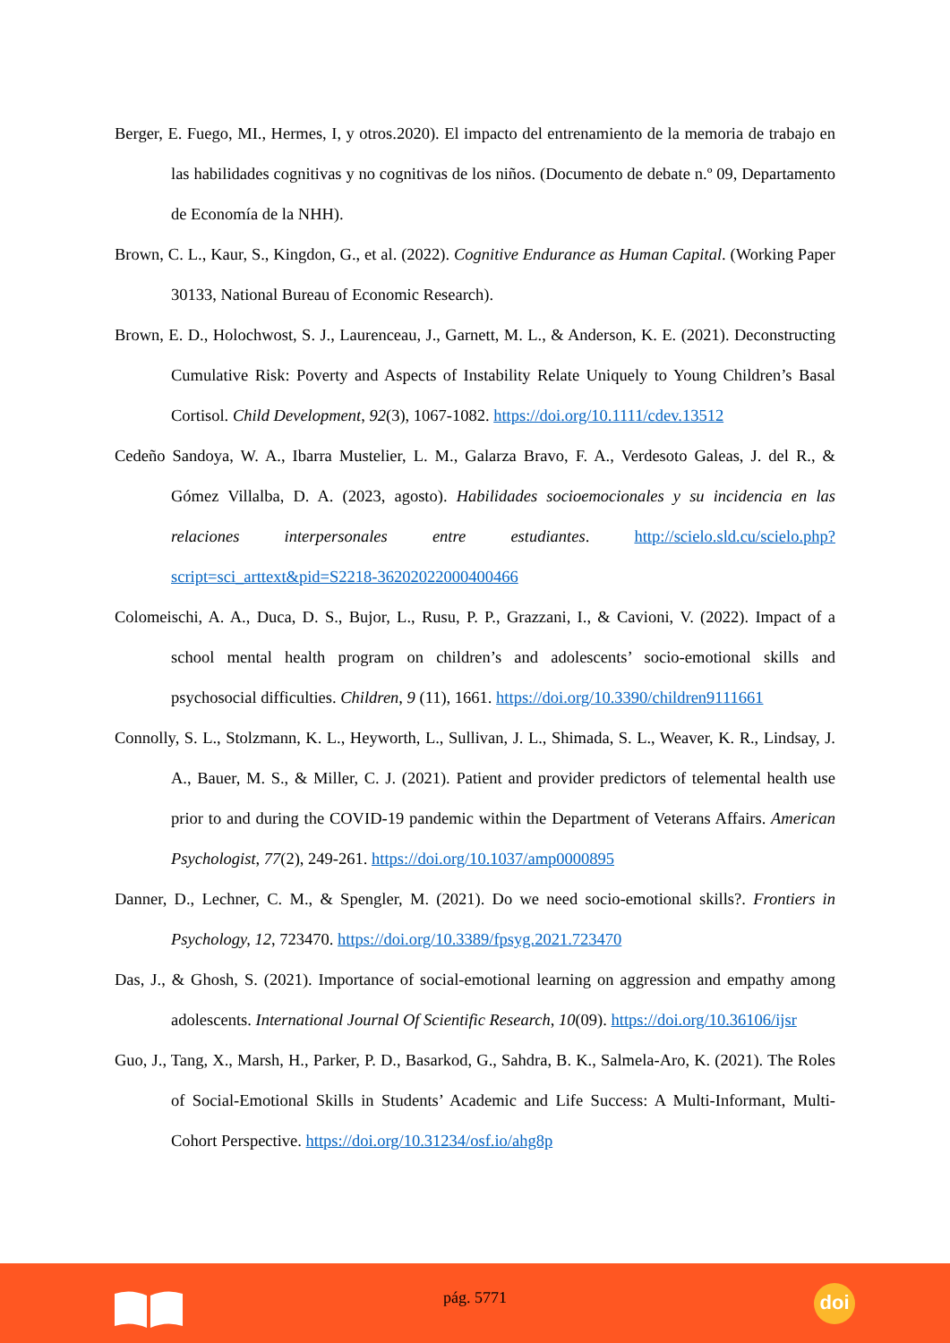Berger, E. Fuego, MI., Hermes, I, y otros.2020). El impacto del entrenamiento de la memoria de trabajo en las habilidades cognitivas y no cognitivas de los niños. (Documento de debate n.º 09, Departamento de Economía de la NHH).
Brown, C. L., Kaur, S., Kingdon, G., et al. (2022). Cognitive Endurance as Human Capital. (Working Paper 30133, National Bureau of Economic Research).
Brown, E. D., Holochwost, S. J., Laurenceau, J., Garnett, M. L., & Anderson, K. E. (2021). Deconstructing Cumulative Risk: Poverty and Aspects of Instability Relate Uniquely to Young Children’s Basal Cortisol. Child Development, 92(3), 1067-1082. https://doi.org/10.1111/cdev.13512
Cedeño Sandoya, W. A., Ibarra Mustelier, L. M., Galarza Bravo, F. A., Verdesoto Galeas, J. del R., & Gómez Villalba, D. A. (2023, agosto). Habilidades socioemocionales y su incidencia en las relaciones interpersonales entre estudiantes. http://scielo.sld.cu/scielo.php?script=sci_arttext&pid=S2218-36202022000400466
Colomeischi, A. A., Duca, D. S., Bujor, L., Rusu, P. P., Grazzani, I., & Cavioni, V. (2022). Impact of a school mental health program on children’s and adolescents’ socio-emotional skills and psychosocial difficulties. Children, 9 (11), 1661. https://doi.org/10.3390/children9111661
Connolly, S. L., Stolzmann, K. L., Heyworth, L., Sullivan, J. L., Shimada, S. L., Weaver, K. R., Lindsay, J. A., Bauer, M. S., & Miller, C. J. (2021). Patient and provider predictors of telemental health use prior to and during the COVID-19 pandemic within the Department of Veterans Affairs. American Psychologist, 77(2), 249-261. https://doi.org/10.1037/amp0000895
Danner, D., Lechner, C. M., & Spengler, M. (2021). Do we need socio-emotional skills?. Frontiers in Psychology, 12, 723470. https://doi.org/10.3389/fpsyg.2021.723470
Das, J., & Ghosh, S. (2021). Importance of social-emotional learning on aggression and empathy among adolescents. International Journal Of Scientific Research, 10(09). https://doi.org/10.36106/ijsr
Guo, J., Tang, X., Marsh, H., Parker, P. D., Basarkod, G., Sahdra, B. K., Salmela-Aro, K. (2021). The Roles of Social-Emotional Skills in Students’ Academic and Life Success: A Multi-Informant, Multi-Cohort Perspective. https://doi.org/10.31234/osf.io/ahg8p
pág. 5771 doi